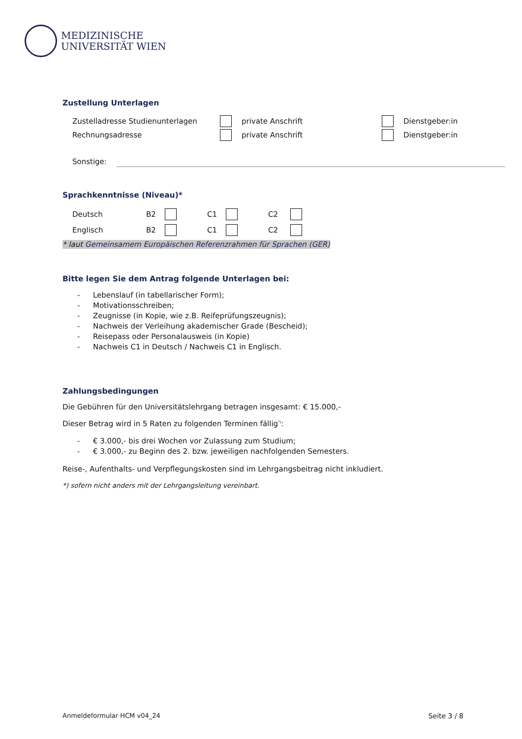MEDIZINISCHE
UNIVERSITÄT WIEN
Zustellung Unterlagen
Zustelladresse Studienunterlagen private Anschrift Dienstgeber:in
Rechnungsadresse private Anschrift Dienstgeber:in
Sonstige:
Sprachkenntnisse (Niveau)*
Deutsch B2 C1 C2
Englisch B2 C1 C2
* laut Gemeinsamem Europäischen Referenzrahmen für Sprachen (GER)
Bitte legen Sie dem Antrag folgende Unterlagen bei:
- Lebenslauf (in tabellarischer Form);
- Motivationsschreiben;
- Zeugnisse (in Kopie, wie z.B. Reifeprüfungszeugnis);
- Nachweis der Verleihung akademischer Grade (Bescheid);
- Reisepass oder Personalausweis (in Kopie)
- Nachweis C1 in Deutsch / Nachweis C1 in Englisch.
Zahlungsbedingungen
Die Gebühren für den Universitätslehrgang betragen insgesamt: € 15.000,-
Dieser Betrag wird in 5 Raten zu folgenden Terminen fällig<sup>*)</sup>:
- € 3.000,- bis drei Wochen vor Zulassung zum Studium;
- € 3.000,- zu Beginn des 2. bzw. jeweiligen nachfolgenden Semesters.
Reise-, Aufenthalts- und Verpflegungskosten sind im Lehrgangsbeitrag nicht inkludiert.
*) sofern nicht anders mit der Lehrgangsleitung vereinbart.
Anmeldeformular HCM v04_24 Seite 3 / 8